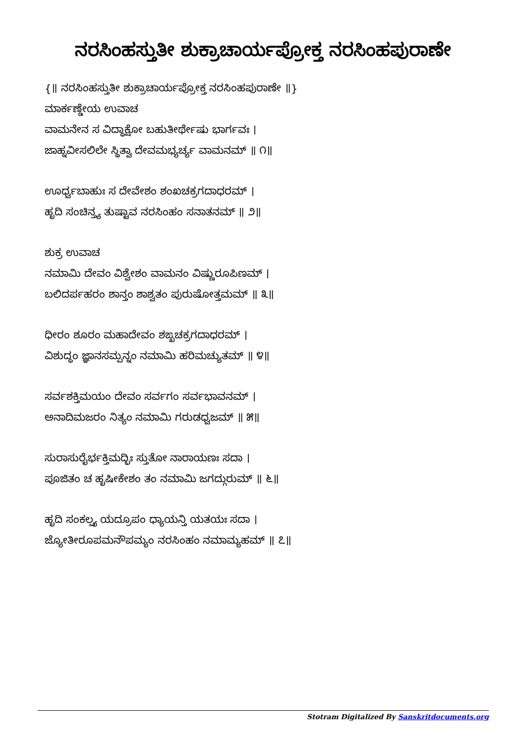ನರಸಿಂಹಸ್ತುತೀ ಶುಕ್ರಾಚಾರ್ಯಪ್ರೋಕ್ತ ನರಸಿಂಹಪುರಾಣೇ
{॥ ನರಸಿಂಹಸ್ತುತೀ ಶುಕ್ರಾಚಾರ್ಯಪ್ರೋಕ್ತ ನರಸಿಂಹಪುರಾಣೇ ॥}
ಮಾರ್ಕಣ್ಡೇಯ ಉವಾಚ
ವಾಮನೇನ ಸ ವಿದ್ಧಾಕ್ಷೋ ಬಹುತೀರ್ಥೇಷು ಭಾರ್ಗವಃ ।
ಜಾಹ್ನವೀಸಲಿಲೇ ಸ್ಥಿತ್ವಾ ದೇವಮಭ್ಯರ್ಚ್ಯ ವಾಮನಮ್ ॥ ೧॥
ಊರ್ಧ್ವಬಾಹುಃ ಸ ದೇವೇಶಂ ಶಂಖಚಕ್ರಗದಾಧರಮ್ ।
ಹೃದಿ ಸಂಚಿನ್ತ್ಯ ತುಷ್ಟಾವ ನರಸಿಂಹಂ ಸನಾತನಮ್ ॥ ೨॥
ಶುಕ್ರ ಉವಾಚ
ನಮಾಮಿ ದೇವಂ ವಿಶ್ವೇಶಂ ವಾಮನಂ ವಿಷ್ಣುರೂಪಿಣಮ್ ।
ಬಲಿದರ್ಪಹರಂ ಶಾನ್ತಂ ಶಾಶ್ವತಂ ಪುರುಷೋತ್ತಮಮ್ ॥ ೩॥
ಧೀರಂ ಶೂರಂ ಮಹಾದೇವಂ ಶಙ್ಖಚಕ್ರಗದಾಧರಮ್ ।
ವಿಶುದ್ಧಂ ಜ್ಞಾನಸಮ್ಪನ್ನಂ ನಮಾಮಿ ಹರಿಮಚ್ಯುತಮ್ ॥ ೪॥
ಸರ್ವಶಕ್ತಿಮಯಂ ದೇವಂ ಸರ್ವಗಂ ಸರ್ವಭಾವನಮ್ ।
ಅನಾದಿಮಜರಂ ನಿತ್ಯಂ ನಮಾಮಿ ಗರುಡಧ್ವಜಮ್ ॥ ೫॥
ಸುರಾಸುರೈರ್ಭಕ್ತಿಮದ್ಭಿಃ ಸ್ತುತೋ ನಾರಾಯಣಃ ಸದಾ ।
ಪೂಜಿತಂ ಚ ಹೃಷೀಕೇಶಂ ತಂ ನಮಾಮಿ ಜಗದ್ಗುರುಮ್ ॥ ೬॥
ಹೃದಿ ಸಂಕಲ್ಪ್ಯ ಯದ್ರೂಪಂ ಧ್ಯಾಯನ್ತಿ ಯತಯಃ ಸದಾ ।
ಜ್ಯೋತೀರೂಪಮನೌಪಮ್ಯಂ ನರಸಿಂಹಂ ನಮಾಮ್ಯಹಮ್ ॥ ೭॥
Stotram Digitalized By Sanskritdocuments.org